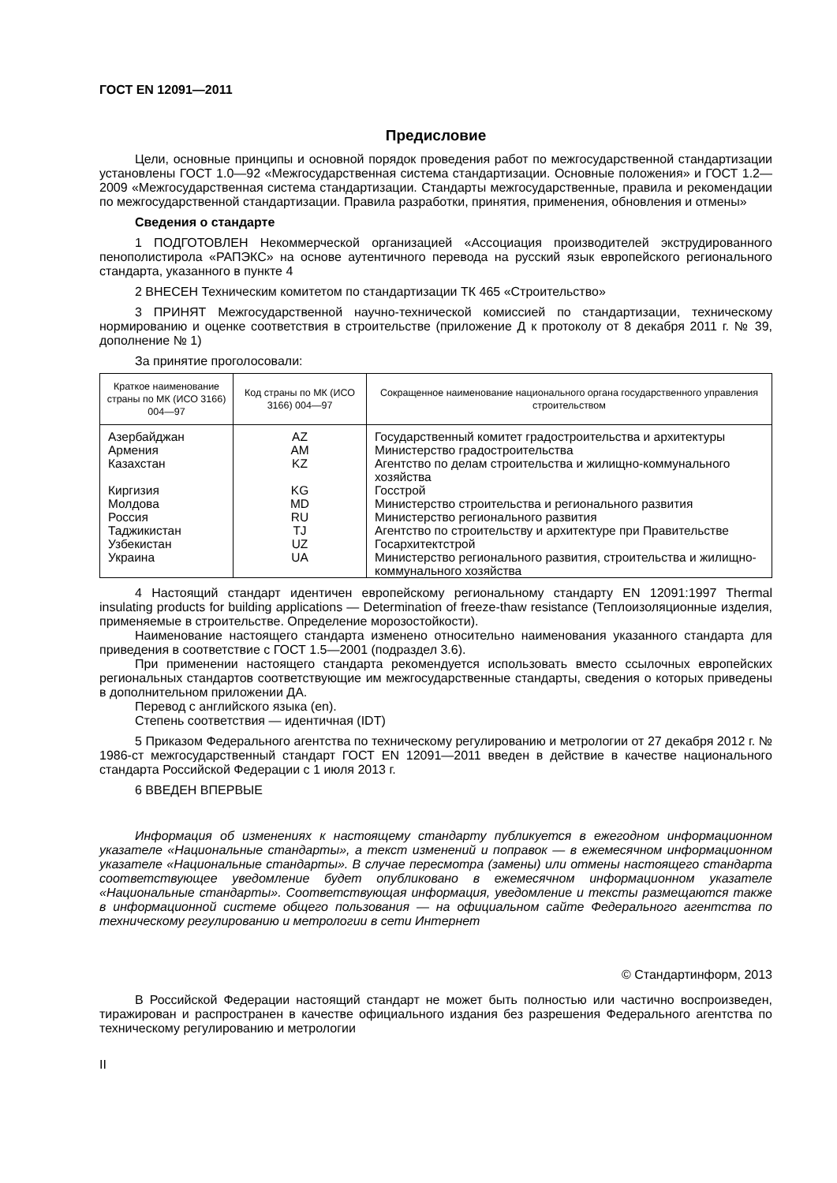ГОСТ EN 12091—2011
Предисловие
Цели, основные принципы и основной порядок проведения работ по межгосударственной стандартизации установлены ГОСТ 1.0—92 «Межгосударственная система стандартизации. Основные положения» и ГОСТ 1.2—2009 «Межгосударственная система стандартизации. Стандарты межгосударственные, правила и рекомендации по межгосударственной стандартизации. Правила разработки, принятия, применения, обновления и отмены»
Сведения о стандарте
1 ПОДГОТОВЛЕН Некоммерческой организацией «Ассоциация производителей экструдированного пенополистирола «РАПЭКС» на основе аутентичного перевода на русский язык европейского регионального стандарта, указанного в пункте 4
2 ВНЕСЕН Техническим комитетом по стандартизации ТК 465 «Строительство»
3 ПРИНЯТ Межгосударственной научно-технической комиссией по стандартизации, техническому нормированию и оценке соответствия в строительстве (приложение Д к протоколу от 8 декабря 2011 г. № 39, дополнение № 1)
За принятие проголосовали:
| Краткое наименование страны по МК (ИСО 3166) 004—97 | Код страны по МК (ИСО 3166) 004—97 | Сокращенное наименование национального органа государственного управления строительством |
| --- | --- | --- |
| Азербайджан | AZ | Государственный комитет градостроительства и архитектуры |
| Армения | AM | Министерство градостроительства |
| Казахстан | KZ | Агентство по делам строительства и жилищно-коммунального хозяйства |
| Киргизия | KG | Госстрой |
| Молдова | MD | Министерство строительства и регионального развития |
| Россия | RU | Министерство регионального развития |
| Таджикистан | TJ | Агентство по строительству и архитектуре при Правительстве |
| Узбекистан | UZ | Госархитектстрой |
| Украина | UA | Министерство регионального развития, строительства и жилищно-коммунального хозяйства |
4 Настоящий стандарт идентичен европейскому региональному стандарту EN 12091:1997 Thermal insulating products for building applications — Determination of freeze-thaw resistance (Теплоизоляционные изделия, применяемые в строительстве. Определение морозостойкости).
Наименование настоящего стандарта изменено относительно наименования указанного стандарта для приведения в соответствие с ГОСТ 1.5—2001 (подраздел 3.6).
При применении настоящего стандарта рекомендуется использовать вместо ссылочных европейских региональных стандартов соответствующие им межгосударственные стандарты, сведения о которых приведены в дополнительном приложении ДА.
Перевод с английского языка (en).
Степень соответствия — идентичная (IDT)
5 Приказом Федерального агентства по техническому регулированию и метрологии от 27 декабря 2012 г. № 1986-ст межгосударственный стандарт ГОСТ EN 12091—2011 введен в действие в качестве национального стандарта Российской Федерации с 1 июля 2013 г.
6 ВВЕДЕН ВПЕРВЫЕ
Информация об изменениях к настоящему стандарту публикуется в ежегодном информационном указателе «Национальные стандарты», а текст изменений и поправок — в ежемесячном информационном указателе «Национальные стандарты». В случае пересмотра (замены) или отмены настоящего стандарта соответствующее уведомление будет опубликовано в ежемесячном информационном указателе «Национальные стандарты». Соответствующая информация, уведомление и тексты размещаются также в информационной системе общего пользования — на официальном сайте Федерального агентства по техническому регулированию и метрологии в сети Интернет
© Стандартинформ, 2013
В Российской Федерации настоящий стандарт не может быть полностью или частично воспроизведен, тиражирован и распространен в качестве официального издания без разрешения Федерального агентства по техническому регулированию и метрологии
II